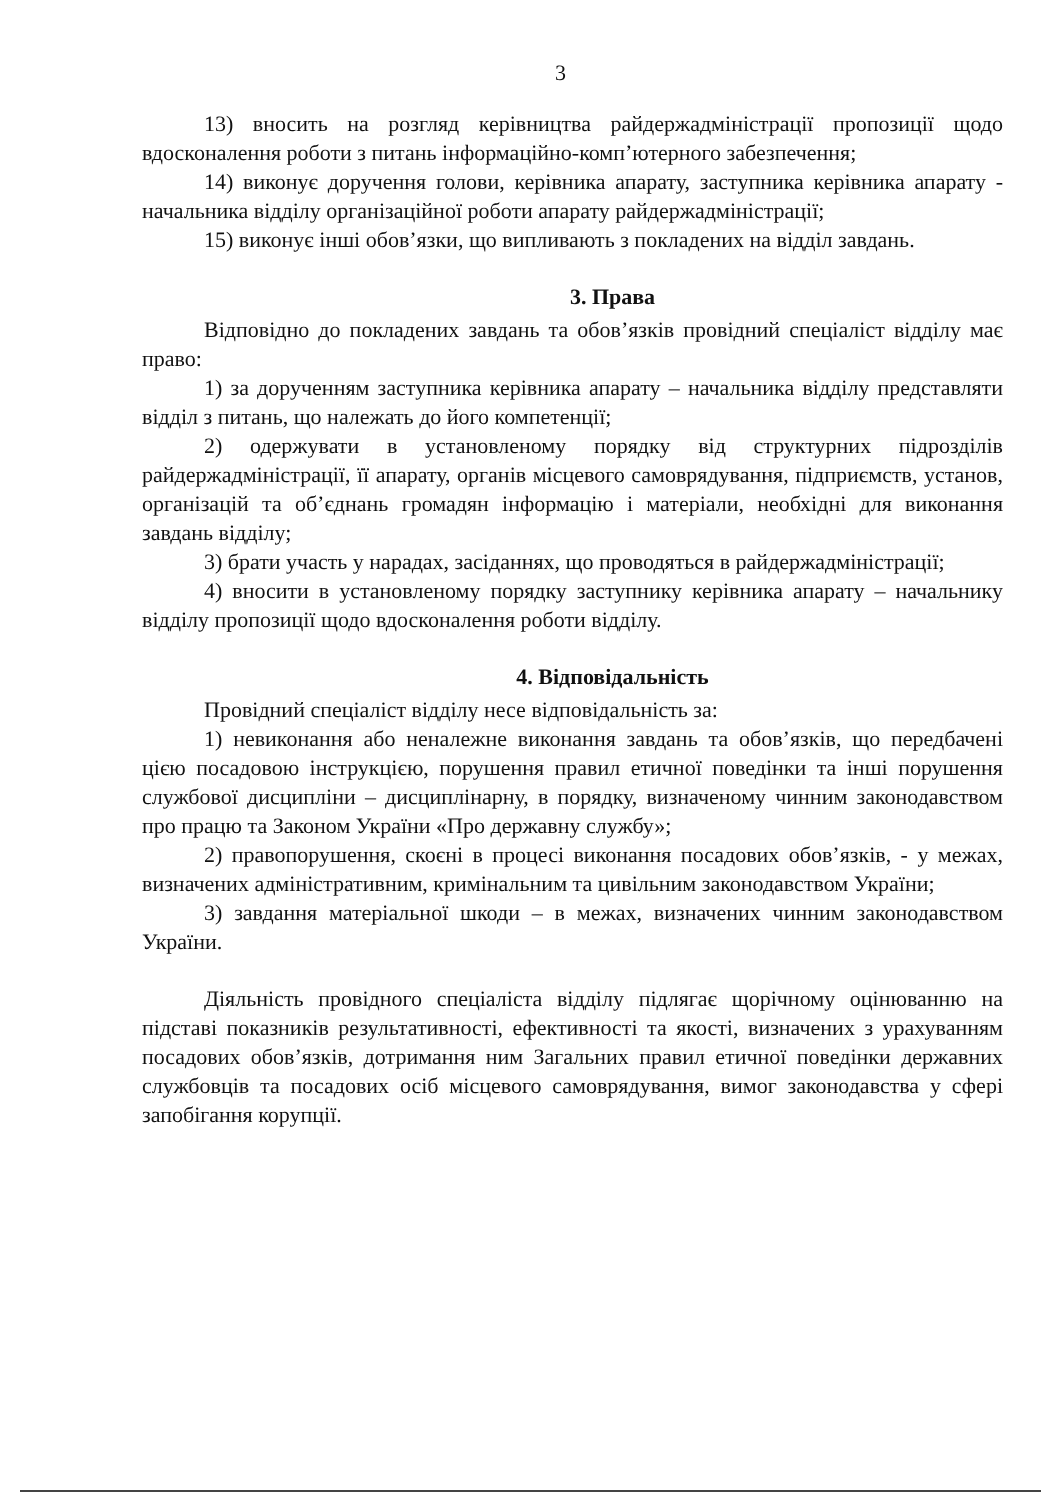3
13) вносить на розгляд керівництва райдержадміністрації пропозиції щодо вдосконалення роботи з питань інформаційно-комп’ютерного забезпечення;
14) виконує доручення голови, керівника апарату, заступника керівника апарату - начальника відділу організаційної роботи апарату райдержадміністрації;
15) виконує інші обов’язки, що випливають з покладених на відділ завдань.
3. Права
Відповідно до покладених завдань та обов’язків провідний спеціаліст відділу має право:
1) за дорученням заступника керівника апарату – начальника відділу представляти відділ з питань, що належать до його компетенції;
2) одержувати в установленому порядку від структурних підрозділів райдержадміністрації, її апарату, органів місцевого самоврядування, підприємств, установ, організацій та об’єднань громадян інформацію і матеріали, необхідні для виконання завдань відділу;
3) брати участь у нарадах, засіданнях, що проводяться в райдержадміністрації;
4) вносити в установленому порядку заступнику керівника апарату – начальнику відділу пропозиції щодо вдосконалення роботи відділу.
4. Відповідальність
Провідний спеціаліст відділу несе відповідальність за:
1) невиконання або неналежне виконання завдань та обов’язків, що передбачені цією посадовою інструкцією, порушення правил етичної поведінки та інші порушення службової дисципліни – дисциплінарну, в порядку, визначеному чинним законодавством про працю та Законом України «Про державну службу»;
2) правопорушення, скоєні в процесі виконання посадових обов’язків, - у межах, визначених адміністративним, кримінальним та цивільним законодавством України;
3) завдання матеріальної шкоди – в межах, визначених чинним законодавством України.
Діяльність провідного спеціаліста відділу підлягає щорічному оцінюванню на підставі показників результативності, ефективності та якості, визначених з урахуванням посадових обов’язків, дотримання ним Загальних правил етичної поведінки державних службовців та посадових осіб місцевого самоврядування, вимог законодавства у сфері запобігання корупції.